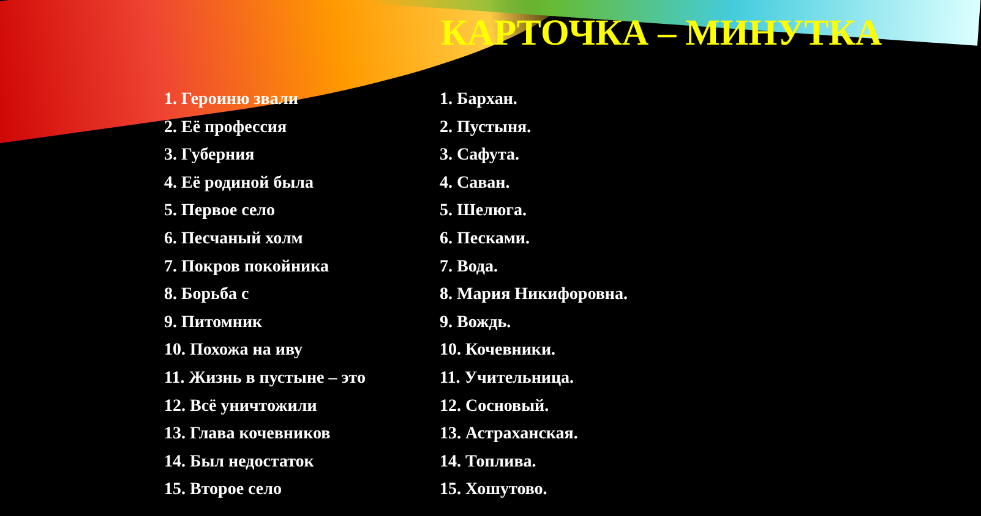КАРТОЧКА – МИНУТКА
1. Героиню звали
2. Её профессия
3. Губерния
4. Её родиной была
5. Первое село
6. Песчаный холм
7. Покров покойника
8. Борьба с
9. Питомник
10. Похожа на иву
11. Жизнь в пустыне – это
12. Всё уничтожили
13. Глава кочевников
14. Был недостаток
15. Второе село
1. Бархан.
2. Пустыня.
3. Сафута.
4. Саван.
5. Шелюга.
6. Песками.
7. Вода.
8. Мария Никифоровна.
9. Вождь.
10. Кочевники.
11. Учительница.
12. Сосновый.
13. Астраханская.
14. Топлива.
15. Хошутово.